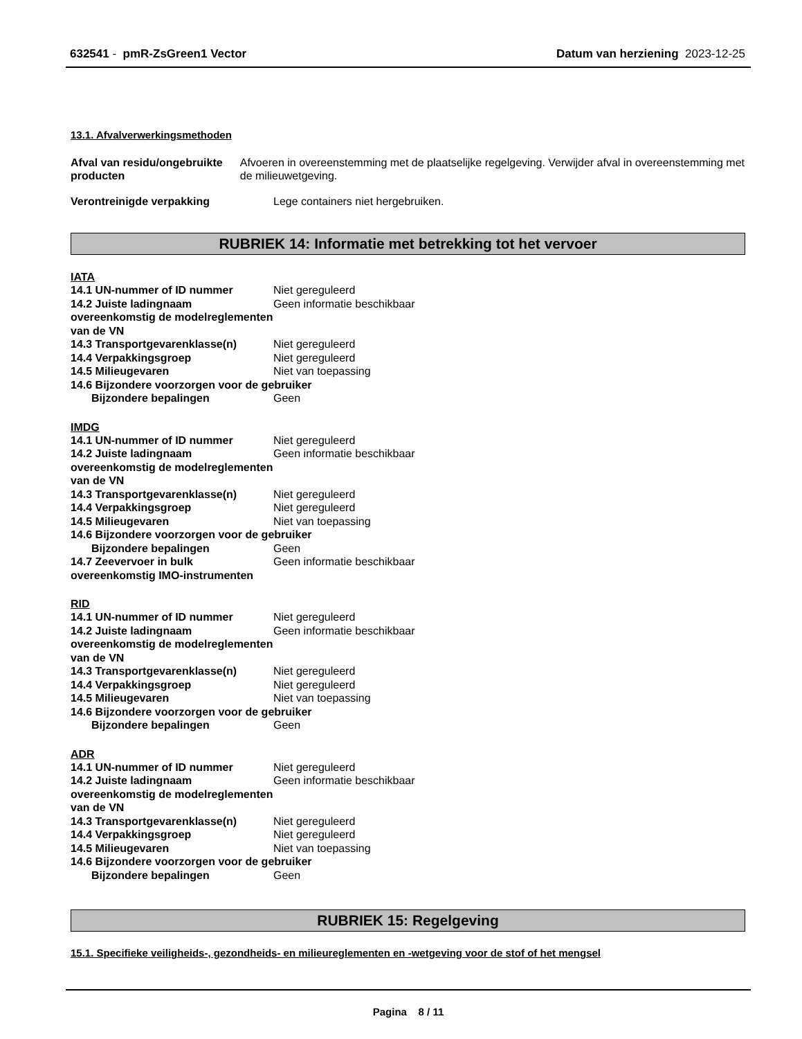632541 - pmR-ZsGreen1 Vector Datum van herziening 2023-12-25
13.1. Afvalverwerkingsmethoden
Afval van residu/ongebruikte producten
Afvoeren in overeenstemming met de plaatselijke regelgeving. Verwijder afval in overeenstemming met de milieuwetgeving.
Verontreinigde verpakking Lege containers niet hergebruiken.
RUBRIEK 14: Informatie met betrekking tot het vervoer
IATA
14.1 UN-nummer of ID nummer Niet gereguleerd
14.2 Juiste ladingnaam overeenkomstig de modelreglementen van de VN
Geen informatie beschikbaar
14.3 Transportgevarenklasse(n) Niet gereguleerd
14.4 Verpakkingsgroep Niet gereguleerd
14.5 Milieugevaren Niet van toepassing
14.6 Bijzondere voorzorgen voor de gebruiker
Bijzondere bepalingen Geen
IMDG
14.1 UN-nummer of ID nummer Niet gereguleerd
14.2 Juiste ladingnaam overeenkomstig de modelreglementen van de VN
Geen informatie beschikbaar
14.3 Transportgevarenklasse(n) Niet gereguleerd
14.4 Verpakkingsgroep Niet gereguleerd
14.5 Milieugevaren Niet van toepassing
14.6 Bijzondere voorzorgen voor de gebruiker
Bijzondere bepalingen Geen
14.7 Zeevervoer in bulk overeenkomstig IMO-instrumenten
Geen informatie beschikbaar
RID
14.1 UN-nummer of ID nummer Niet gereguleerd
14.2 Juiste ladingnaam overeenkomstig de modelreglementen van de VN
Geen informatie beschikbaar
14.3 Transportgevarenklasse(n) Niet gereguleerd
14.4 Verpakkingsgroep Niet gereguleerd
14.5 Milieugevaren Niet van toepassing
14.6 Bijzondere voorzorgen voor de gebruiker
Bijzondere bepalingen Geen
ADR
14.1 UN-nummer of ID nummer Niet gereguleerd
14.2 Juiste ladingnaam overeenkomstig de modelreglementen van de VN
Geen informatie beschikbaar
14.3 Transportgevarenklasse(n) Niet gereguleerd
14.4 Verpakkingsgroep Niet gereguleerd
14.5 Milieugevaren Niet van toepassing
14.6 Bijzondere voorzorgen voor de gebruiker
Bijzondere bepalingen Geen
RUBRIEK 15: Regelgeving
15.1. Specifieke veiligheids-, gezondheids- en milieureglementen en -wetgeving voor de stof of het mengsel
Pagina 8 / 11